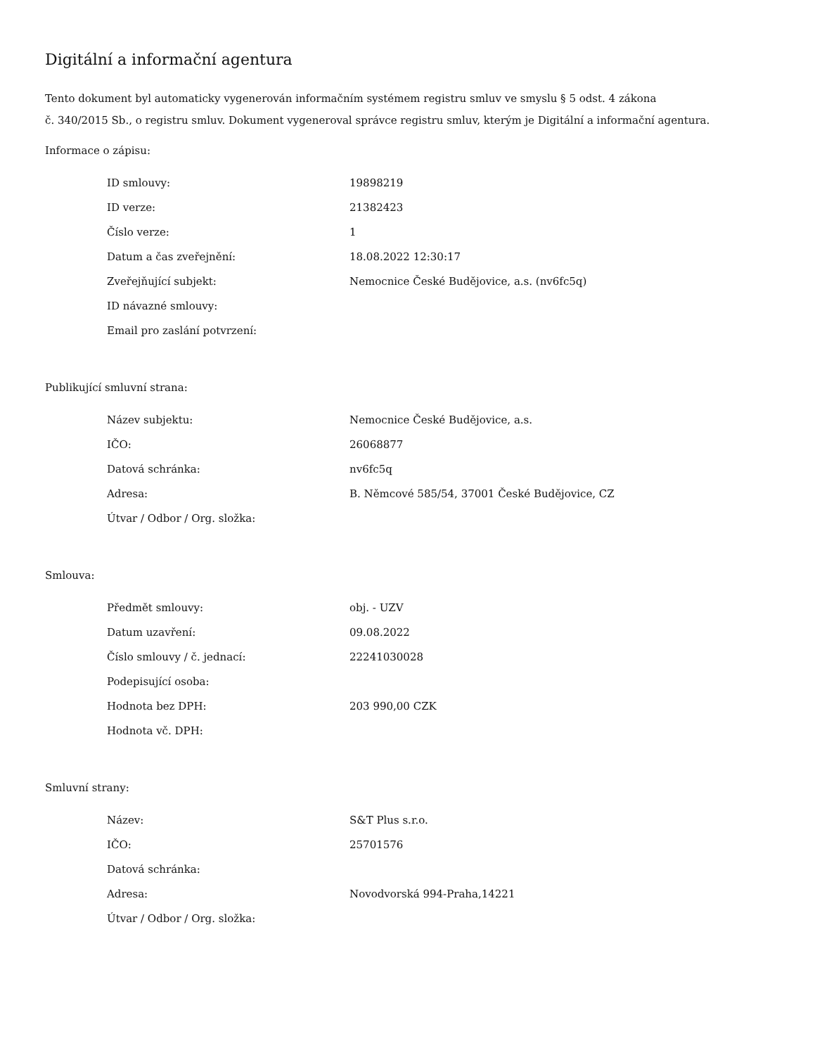Digitální a informační agentura
Tento dokument byl automaticky vygenerován informačním systémem registru smluv ve smyslu § 5 odst. 4 zákona
č. 340/2015 Sb., o registru smluv. Dokument vygeneroval správce registru smluv, kterým je Digitální a informační agentura.
Informace o zápisu:
| ID smlouvy: | 19898219 |
| ID verze: | 21382423 |
| Číslo verze: | 1 |
| Datum a čas zveřejnění: | 18.08.2022 12:30:17 |
| Zveřejňující subjekt: | Nemocnice České Budějovice, a.s. (nv6fc5q) |
| ID návazné smlouvy: | |
| Email pro zaslání potvrzení: | |
Publikující smluvní strana:
| Název subjektu: | Nemocnice České Budějovice, a.s. |
| IČO: | 26068877 |
| Datová schránka: | nv6fc5q |
| Adresa: | B. Němcové 585/54, 37001 České Budějovice, CZ |
| Útvar / Odbor / Org. složka: | |
Smlouva:
| Předmět smlouvy: | obj. - UZV |
| Datum uzavření: | 09.08.2022 |
| Číslo smlouvy / č. jednací: | 22241030028 |
| Podepisující osoba: | |
| Hodnota bez DPH: | 203 990,00 CZK |
| Hodnota vč. DPH: | |
Smluvní strany:
| Název: | S&T Plus s.r.o. |
| IČO: | 25701576 |
| Datová schránka: | |
| Adresa: | Novodvorská 994-Praha,14221 |
| Útvar / Odbor / Org. složka: | |